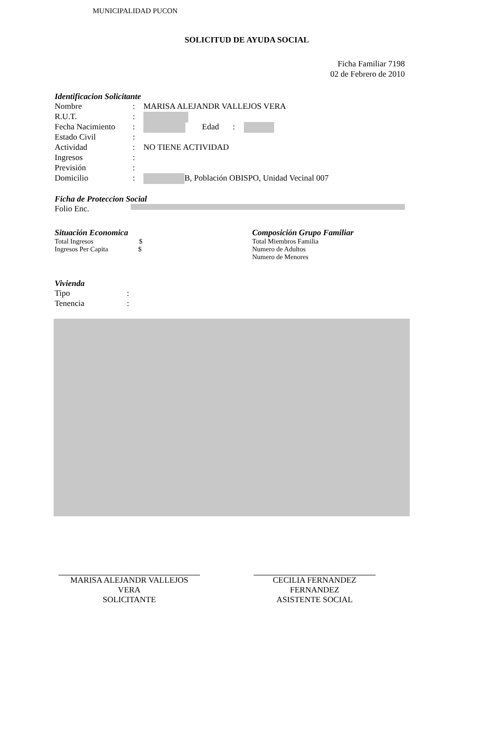MUNICIPALIDAD PUCON
SOLICITUD DE AYUDA SOCIAL
Ficha Familiar 7198
02 de Febrero de 2010
Identificacion Solicitante
Nombre: MARISA ALEJANDR VALLEJOS VERA
R.U.T.:
Fecha Nacimiento: Edad:
Estado Civil:
Actividad: NO TIENE ACTIVIDAD
Ingresos:
Previsión:
Domicilio: B, Población OBISPO, Unidad Vecinal 007
Ficha de Proteccion Social
Folio Enc.
Situación Economica
Total Ingresos $
Ingresos Per Capita $
Composición Grupo Familiar
Total Miembros Familia
Numero de Adultos
Numero de Menores
Vivienda
Tipo:
Tenencia:
MARISA ALEJANDR VALLEJOS VERA
SOLICITANTE
CECILIA FERNANDEZ FERNANDEZ
ASISTENTE SOCIAL